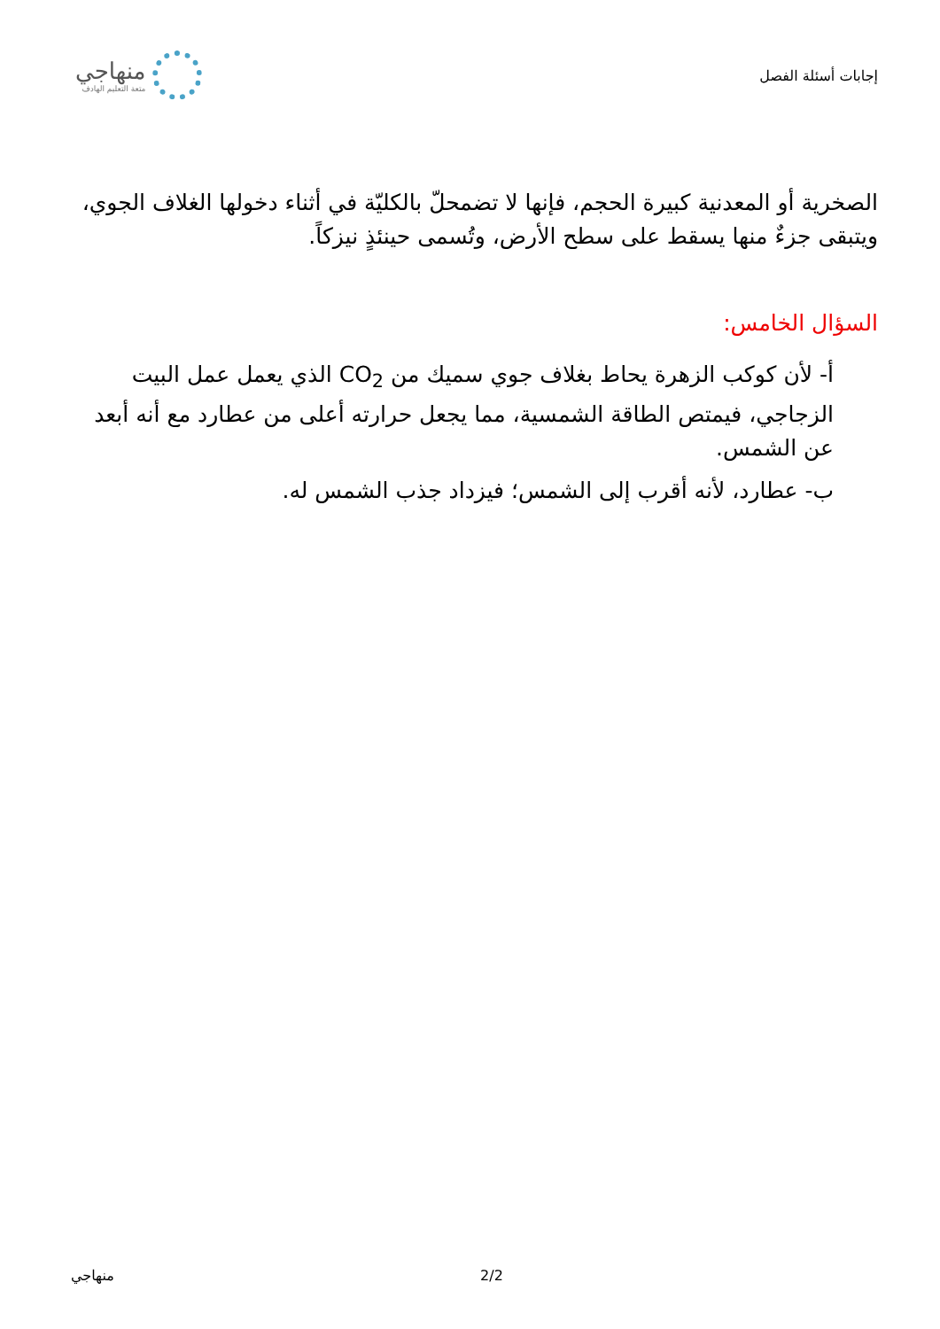إجابات أسئلة الفصل
منهاجي
متعة التعليم الهادف
الصخرية أو المعدنية كبيرة الحجم، فإنها لا تضمحلّ بالكليّة في أثناء دخولها الغلاف الجوي، ويتبقى جزءٌ منها يسقط على سطح الأرض، وتُسمى حينئذٍ نيزكاً.
السؤال الخامس:
أ- لأن كوكب الزهرة يحاط بغلاف جوي سميك من CO<sub>2</sub> الذي يعمل عمل البيت الزجاجي، فيمتص الطاقة الشمسية، مما يجعل حرارته أعلى من عطارد مع أنه أبعد عن الشمس.
ب- عطارد، لأنه أقرب إلى الشمس؛ فيزداد جذب الشمس له.
منهاجي 2/2